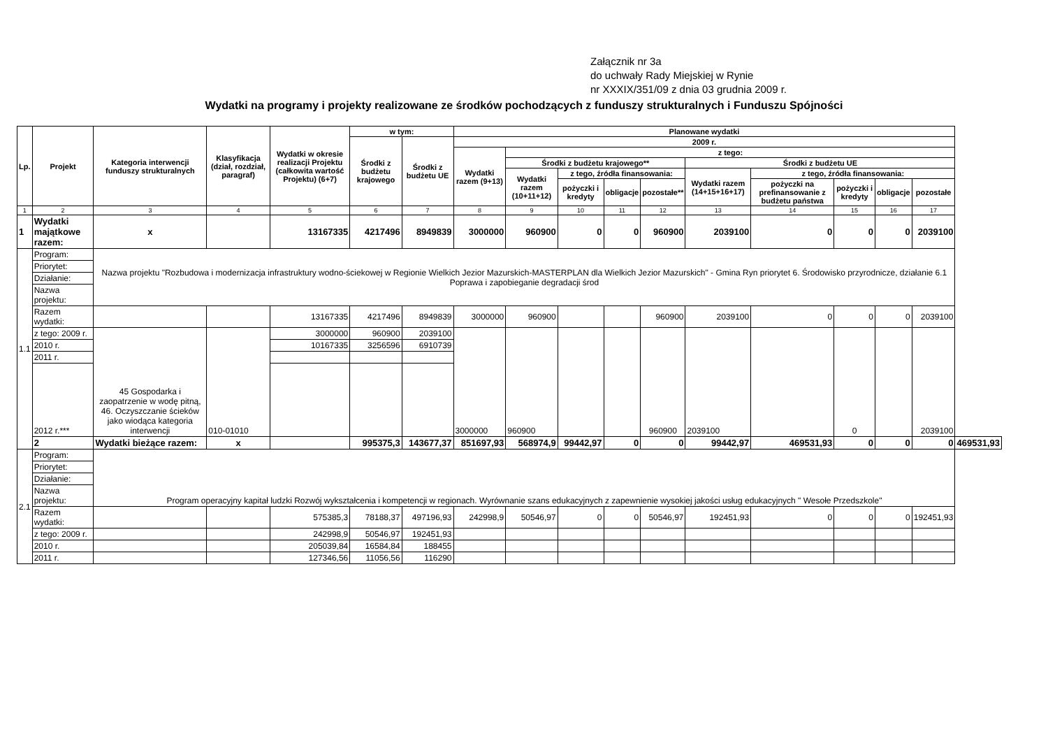Załącznik nr 3a
do uchwały Rady Miejskiej w Rynie
nr XXXIX/351/09 z dnia 03 grudnia 2009 r.
Wydatki na programy i projekty realizowane ze środków pochodzących z funduszy strukturalnych i Funduszu Spójności
| Lp. | Projekt | Kategoria interwencji funduszy strukturalnych | Klasyfikacja (dział, rozdział, paragraf) | Wydatki w okresie realizacji Projektu (całkowita wartość Projektu) (6+7) | w tym: | | Planowane wydatki | | | | | | | | | | |
| --- | --- | --- | --- | --- | --- | --- | --- | --- | --- | --- | --- | --- | --- | --- | --- | --- | --- |
| | | | | | Środki z budżetu krajowego | Środki z budżetu UE | 2009 r. | | | | | | | | | | |
| | | | | | | | Wydatki razem (9+13) | z tego: | | | | | | | | | |
| | | | | | | | | Środki z budżetu krajowego** | | | | Środki z budżetu UE | | | | | |
| | | | | | | | | Wydatki razem (10+11+12) | z tego, źródła finansowania: | | | Wydatki razem (14+15+16+17) | z tego, źródła finansowania: | | | | |
| | | | | | | | | | pożyczki i kredyty | obligacje | pozostałe** | | pożyczki na prefinansowanie z budżetu państwa | pożyczki i kredyty | obligacje | pozostałe | |
| 1 | 2 | 3 | 4 | 5 | 6 | 7 | 8 | 9 | 10 | 11 | 12 | 13 | 14 | 15 | 16 | 17 | |
| 1 | Wydatki majątkowe razem: | x | | 13167335 | 4217496 | 8949839 | 3000000 | 960900 | 0 | 0 | 960900 | 2039100 | 0 | 0 | 0 | 2039100 | |
| 1.1 | Program: | Nazwa projektu "Rozbudowa i modernizacja infrastruktury wodno-ściekowej w Regionie Wielkich Jezior Mazurskich-MASTERPLAN dla Wielkich Jezior Mazurskich" - Gmina Ryn priorytet 6. Środowisko przyrodnicze, działanie 6.1 Poprawa i zapobieganie degradacji środ | | | | | | | | | | | | | | | |
| | Priorytet: | | | | | | | | | | | | | | | | |
| | Działanie: | | | | | | | | | | | | | | | | |
| | Nazwa projektu: | | | | | | | | | | | | | | | | |
| | Razem wydatki: | | | 13167335 | 4217496 | 8949839 | 3000000 | 960900 | | | 960900 | 2039100 | 0 | 0 | 0 | 2039100 | |
| | z tego: 2009 r. | 45 Gospodarka i zaopatrzenie w wodę pitną, 46. Oczyszczanie ścieków jako wiodąca kategoria interwencji | 010-01010 | 3000000 | 960900 | 2039100 | 3000000 | 960900 | | | 960900 | 2039100 | | 0 | | 2039100 | |
| | 2010 r. | | | 10167335 | 3256596 | 6910739 | | | | | | | | | | | |
| | 2011 r. | | | | | | | | | | | | | | | | |
| | 2012 r.*** | | | | | | | | | | | | | | | | |
| | 2 | Wydatki bieżące razem: | x | | 995375,3 | 143677,37 | 851697,93 | 568974,9 | 99442,97 | 0 | 0 | 99442,97 | 469531,93 | 0 | 0 | 0 | 469531,93 |
| 2.1 | Program: | Program operacyjny kapitał ludzki Rozwój wykształcenia i kompetencji w regionach. Wyrównanie szans edukacyjnych z zapewnienie wysokiej jakości usług edukacyjnych " Wesołe Przedszkole" | | | | | | | | | | | | | | | |
| | Priorytet: | | | | | | | | | | | | | | | | |
| | Działanie: | | | | | | | | | | | | | | | | |
| | Nazwa projektu: | | | | | | | | | | | | | | | | |
| | Razem wydatki: | | | 575385,3 | 78188,37 | 497196,93 | 242998,9 | 50546,97 | 0 | 0 | 50546,97 | 192451,93 | 0 | 0 | 0 | 192451,93 | |
| | z tego: 2009 r. | | | 242998,9 | 50546,97 | 192451,93 | | | | | | | | | | | |
| | 2010 r. | | | 205039,84 | 16584,84 | 188455 | | | | | | | | | | | |
| | 2011 r. | | | 127346,56 | 11056,56 | 116290 | | | | | | | | | | | |